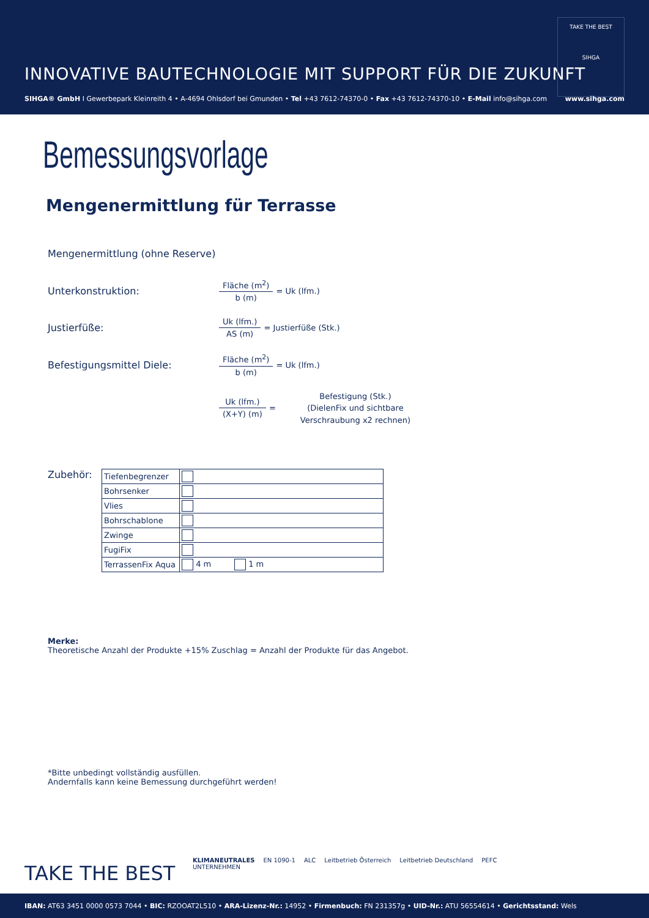INNOVATIVE BAUTECHNOLOGIE MIT SUPPORT FÜR DIE ZUKUNFT
TAKE THE BEST
SIHGA
SIHGA® GmbH I Gewerbepark Kleinreith 4 • A-4694 Ohlsdorf bei Gmunden • Tel +43 7612-74370-0 • Fax +43 7612-74370-10 • E-Mail info@sihga.com
www.sihga.com
Bemessungsvorlage
Mengenermittlung für Terrasse
Mengenermittlung (ohne Reserve)
Unterkonstruktion:
Fläche (m<sup>2</sup>) b (m) = Uk (lfm.)
Justierfüße:
Uk (lfm.) AS (m) = Justierfüße (Stk.)
Befestigungsmittel Diele:
Fläche (m<sup>2</sup>) b (m) = Uk (lfm.)
Uk (lfm.) (X+Y) (m) =
Befestigung (Stk.)
(DielenFix und sichtbare
Verschraubung x2 rechnen)
Zubehör:
| Tiefenbegrenzer | | |
| Bohrsenker | | |
| Vlies | | |
| Bohrschablone | | |
| Zwinge | | |
| FugiFix | | |
| TerrassenFix Aqua | 4 m | 1 m |
Merke:
Theoretische Anzahl der Produkte +15% Zuschlag = Anzahl der Produkte für das Angebot.
*Bitte unbedingt vollständig ausfüllen.
Andernfalls kann keine Bemessung durchgeführt werden!
TAKE THE BEST
KLIMANEUTRALES
UNTERNEHMEN EN 1090-1 ALC Leitbetrieb Österreich Leitbetrieb Deutschland PEFC
IBAN: AT63 3451 0000 0573 7044 • BIC: RZOOAT2L510 • ARA-Lizenz-Nr.: 14952 • Firmenbuch: FN 231357g • UID-Nr.: ATU 56554614 • Gerichtsstand: Wels